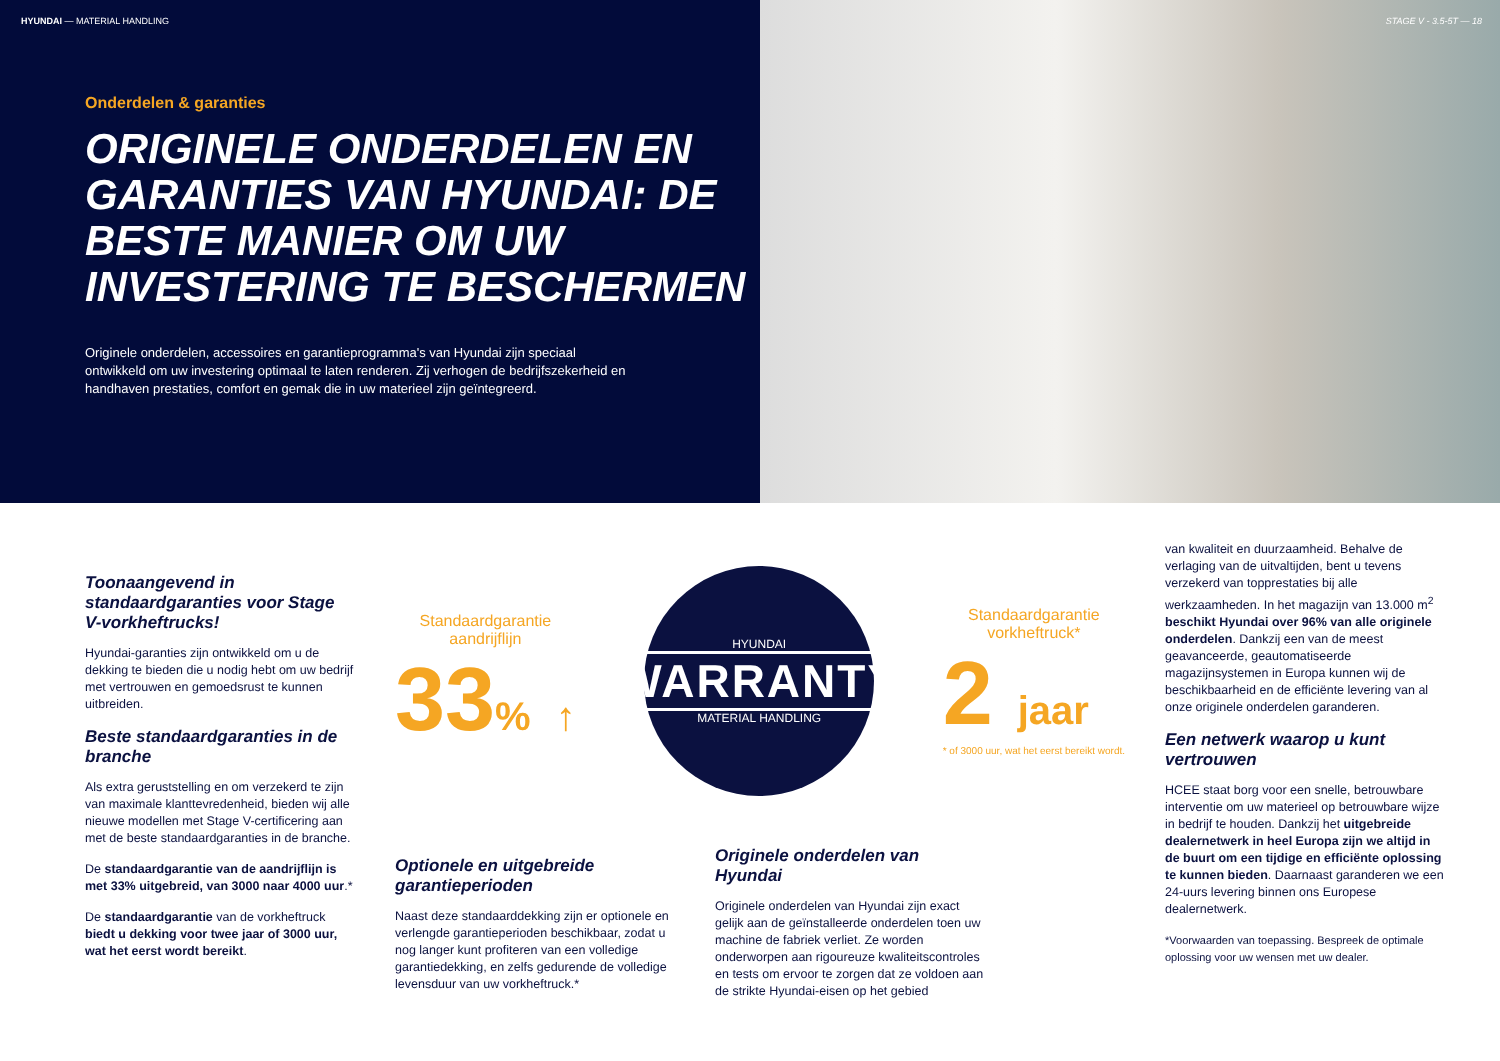HYUNDAI — MATERIAL HANDLING
Onderdelen & garanties
ORIGINELE ONDERDELEN EN GARANTIES VAN HYUNDAI: DE BESTE MANIER OM UW INVESTERING TE BESCHERMEN
Originele onderdelen, accessoires en garantieprogramma's van Hyundai zijn speciaal ontwikkeld om uw investering optimaal te laten renderen. Zij verhogen de bedrijfszekerheid en handhaven prestaties, comfort en gemak die in uw materieel zijn geïntegreerd.
STAGE V - 3.5-5T — 18
Toonaangevend in standaardgaranties voor Stage V-vorkheftrucks!
Hyundai-garanties zijn ontwikkeld om u de dekking te bieden die u nodig hebt om uw bedrijf met vertrouwen en gemoedsrust te kunnen uitbreiden.
Beste standaardgaranties in de branche
Als extra geruststelling en om verzekerd te zijn van maximale klanttevredenheid, bieden wij alle nieuwe modellen met Stage V-certificering aan met de beste standaardgaranties in de branche.
De standaardgarantie van de aandrijflijn is met 33% uitgebreid, van 3000 naar 4000 uur.*
De standaardgarantie van de vorkheftruck biedt u dekking voor twee jaar of 3000 uur, wat het eerst wordt bereikt.
Standaardgarantie
aandrijflijn
33% ↑
HYUNDAI
WARRANTY
MATERIAL HANDLING
Standaardgarantie
vorkheftruck*
2 jaar
* of 3000 uur, wat het eerst bereikt wordt.
Optionele en uitgebreide garantieperioden
Naast deze standaarddekking zijn er optionele en verlengde garantieperioden beschikbaar, zodat u nog langer kunt profiteren van een volledige garantiedekking, en zelfs gedurende de volledige levensduur van uw vorkheftruck.*
Originele onderdelen van Hyundai
Originele onderdelen van Hyundai zijn exact gelijk aan de geïnstalleerde onderdelen toen uw machine de fabriek verliet. Ze worden onderworpen aan rigoureuze kwaliteitscontroles en tests om ervoor te zorgen dat ze voldoen aan de strikte Hyundai-eisen op het gebied
van kwaliteit en duurzaamheid. Behalve de verlaging van de uitvaltijden, bent u tevens verzekerd van topprestaties bij alle werkzaamheden. In het magazijn van 13.000 m<sup>2</sup> beschikt Hyundai over 96% van alle originele onderdelen. Dankzij een van de meest geavanceerde, geautomatiseerde magazijnsystemen in Europa kunnen wij de beschikbaarheid en de efficiënte levering van al onze originele onderdelen garanderen.
Een netwerk waarop u kunt vertrouwen
HCEE staat borg voor een snelle, betrouwbare interventie om uw materieel op betrouwbare wijze in bedrijf te houden. Dankzij het uitgebreide dealernetwerk in heel Europa zijn we altijd in de buurt om een tijdige en efficiënte oplossing te kunnen bieden. Daarnaast garanderen we een 24-uurs levering binnen ons Europese dealernetwerk.
*Voorwaarden van toepassing. Bespreek de optimale oplossing voor uw wensen met uw dealer.